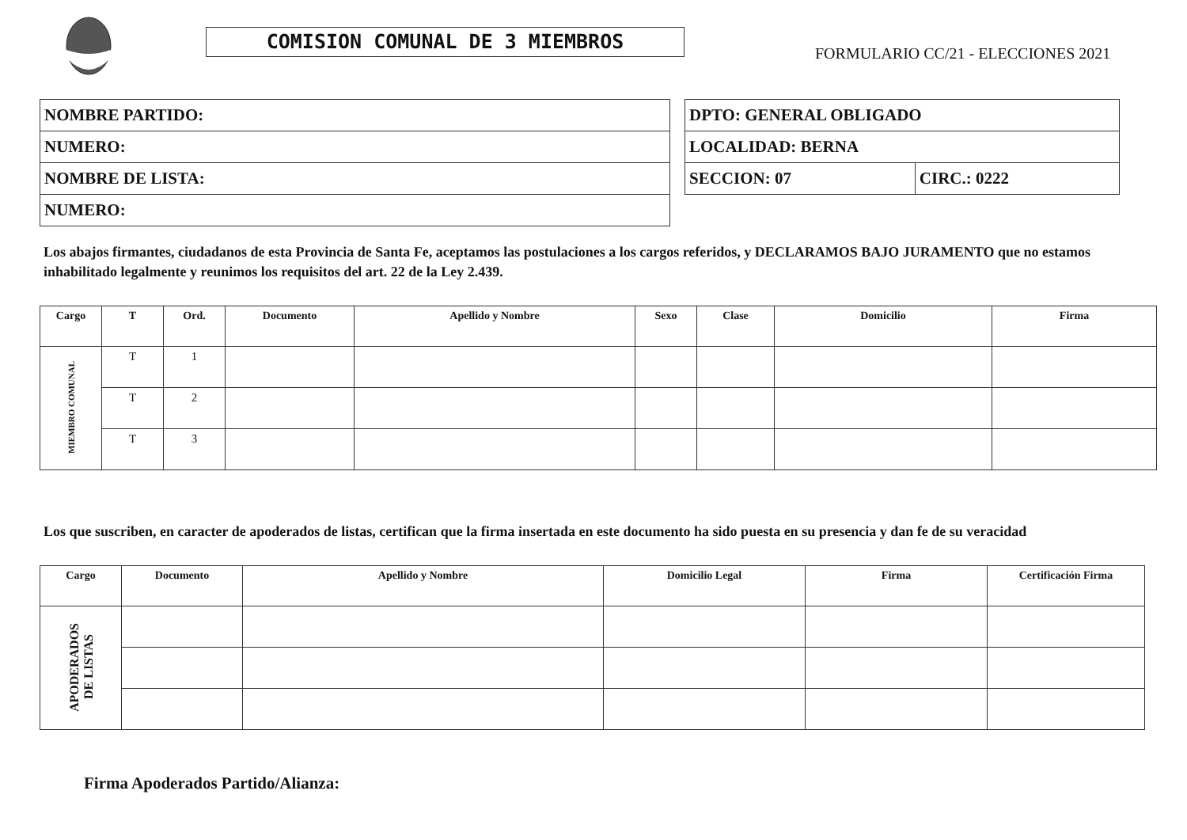COMISION COMUNAL DE 3 MIEMBROS
FORMULARIO CC/21 - ELECCIONES 2021
| NOMBRE PARTIDO: |
| NUMERO: |
| NOMBRE DE LISTA: |
| NUMERO: |
| DPTO: GENERAL OBLIGADO | |
| LOCALIDAD: BERNA | |
| SECCION: 07 | CIRC.: 0222 |
Los abajos firmantes, ciudadanos de esta Provincia de Santa Fe, aceptamos las postulaciones a los cargos referidos, y DECLARAMOS BAJO JURAMENTO que no estamos inhabilitado legalmente y reunimos los requisitos del art. 22 de la Ley 2.439.
| Cargo | T | Ord. | Documento | Apellido y Nombre | Sexo | Clase | Domicilio | Firma |
| --- | --- | --- | --- | --- | --- | --- | --- | --- |
| MIEMBRO COMUNAL | T | 1 | | | | | | |
| | T | 2 | | | | | | |
| | T | 3 | | | | | | |
Los que suscriben, en caracter de apoderados de listas, certifican que la firma insertada en este documento ha sido puesta en su presencia y dan fe de su veracidad
| Cargo | Documento | Apellido y Nombre | Domicilio Legal | Firma | Certificación Firma |
| --- | --- | --- | --- | --- | --- |
| APODERADOS DE LISTAS | | | | | |
Firma Apoderados Partido/Alianza: